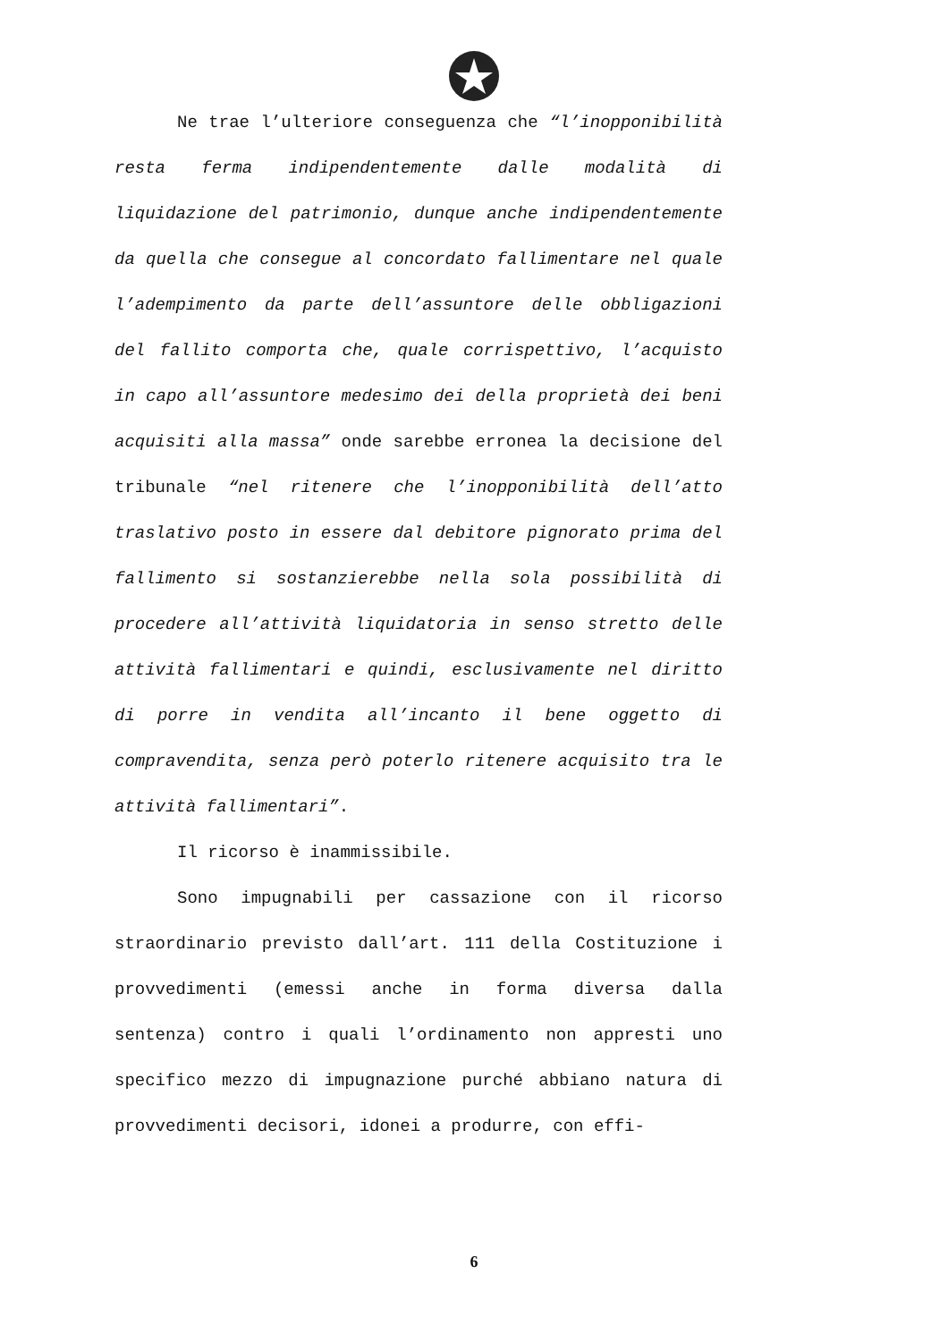Ne trae l’ulteriore conseguenza che “l’inopponibilità resta ferma indipendentemente dalle modalità di liquidazione del patrimonio, dunque anche indipendentemente da quella che consegue al concordato fallimentare nel quale l’adempimento da parte dell’assuntore delle obbligazioni del fallito comporta che, quale corrispettivo, l’acquisto in capo all’assuntore medesimo dei della proprietà dei beni acquisiti alla massa” onde sarebbe erronea la decisione del tribunale “nel ritenere che l’inopponibilità dell’atto traslativo posto in essere dal debitore pignorato prima del fallimento si sostanzierebbe nella sola possibilità di procedere all’attività liquidatoria in senso stretto delle attività fallimentari e quindi, esclusivamente nel diritto di porre in vendita all’incanto il bene oggetto di compravendita, senza però poterlo ritenere acquisito tra le attività fallimentari”.
Il ricorso è inammissibile.
Sono impugnabili per cassazione con il ricorso straordinario previsto dall’art. 111 della Costituzione i provvedimenti (emessi anche in forma diversa dalla sentenza) contro i quali l’ordinamento non appresti uno specifico mezzo di impugnazione purché abbiano natura di provvedimenti decisori, idonei a produrre, con effi-
6